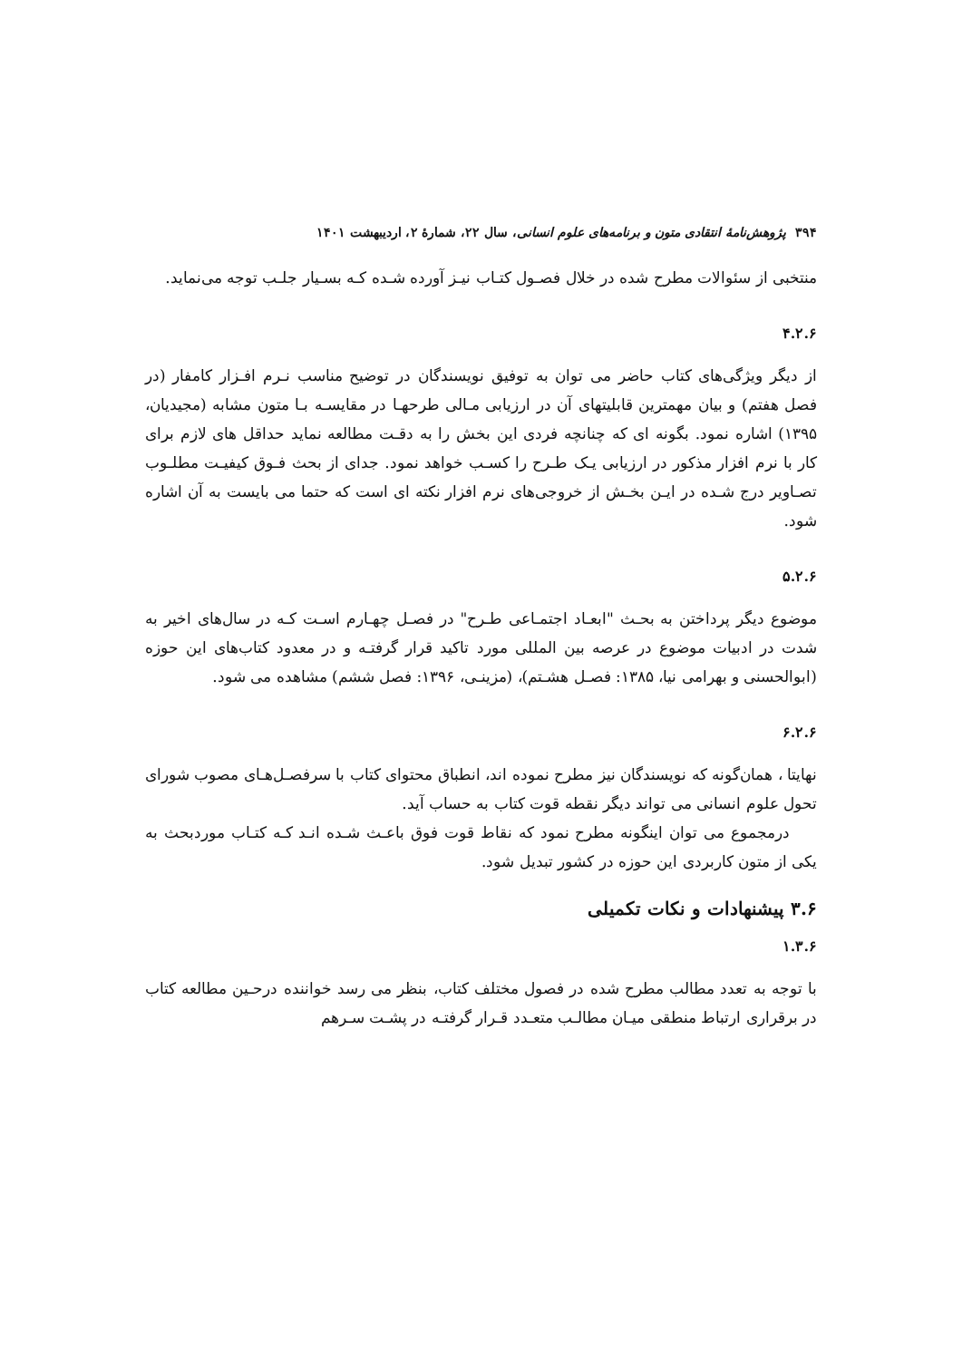۳۹۴ پژوهش‌نامهٔ انتقادی متون و برنامه‌های علوم انسانی، سال ۲۲، شمارهٔ ۲، اردیبهشت ۱۴۰۱
منتخبی از سئوالات مطرح شده در خلال فصـول کتـاب نیـز آورده شـده کـه بسـیار جلـب توجه می‌نماید.
۴.۲.۶
از دیگر ویژگی‌های کتاب حاضر می توان به توفیق نویسندگان در توضیح مناسب نـرم افـزار کامفار (در فصل هفتم) و بیان مهمترین قابلیتهای آن در ارزیابی مـالی طرحهـا در مقایسـه بـا متون مشابه (مجیدیان، ۱۳۹۵) اشاره نمود. بگونه ای که چنانچه فردی این بخش را به دقـت مطالعه نماید حداقل های لازم برای کار با نرم افزار مذکور در ارزیابی یـک طـرح را کسـب خواهد نمود. جدای از بحث فـوق کیفیـت مطلـوب تصـاویر درج شـده در ایـن بخـش از خروجی‌های نرم افزار نکته ای است که حتما می بایست به آن اشاره شود.
۵.۲.۶
موضوع دیگر پرداختن به بحـث "ابعـاد اجتمـاعی طـرح" در فصـل چهـارم اسـت کـه در سال‌های اخیر به شدت در ادبیات موضوع در عرصه بین المللی مورد تاکید قرار گرفتـه و در معدود کتاب‌های این حوزه (ابوالحسنی و بهرامی نیا، ۱۳۸۵: فصـل هشـتم)، (مزینـی، ۱۳۹۶: فصل ششم) مشاهده می شود.
۶.۲.۶
نهایتا ، همان‌گونه که نویسندگان نیز مطرح نموده اند، انطباق محتوای کتاب با سرفصـل‌هـای مصوب شورای تحول علوم انسانی می تواند دیگر نقطه قوت کتاب به حساب آید.
درمجموع می توان اینگونه مطرح نمود که نقاط قوت فوق باعـث شـده انـد کـه کتـاب موردبحث به یکی از متون کاربردی این حوزه در کشور تبدیل شود.
۳.۶ پیشنهادات و نکات تکمیلی
۱.۳.۶
با توجه به تعدد مطالب مطرح شده در فصول مختلف کتاب، بنظر می رسد خواننده درحـین مطالعه کتاب در برقراری ارتباط منطقی میـان مطالـب متعـدد قـرار گرفتـه در پشـت سـرهم